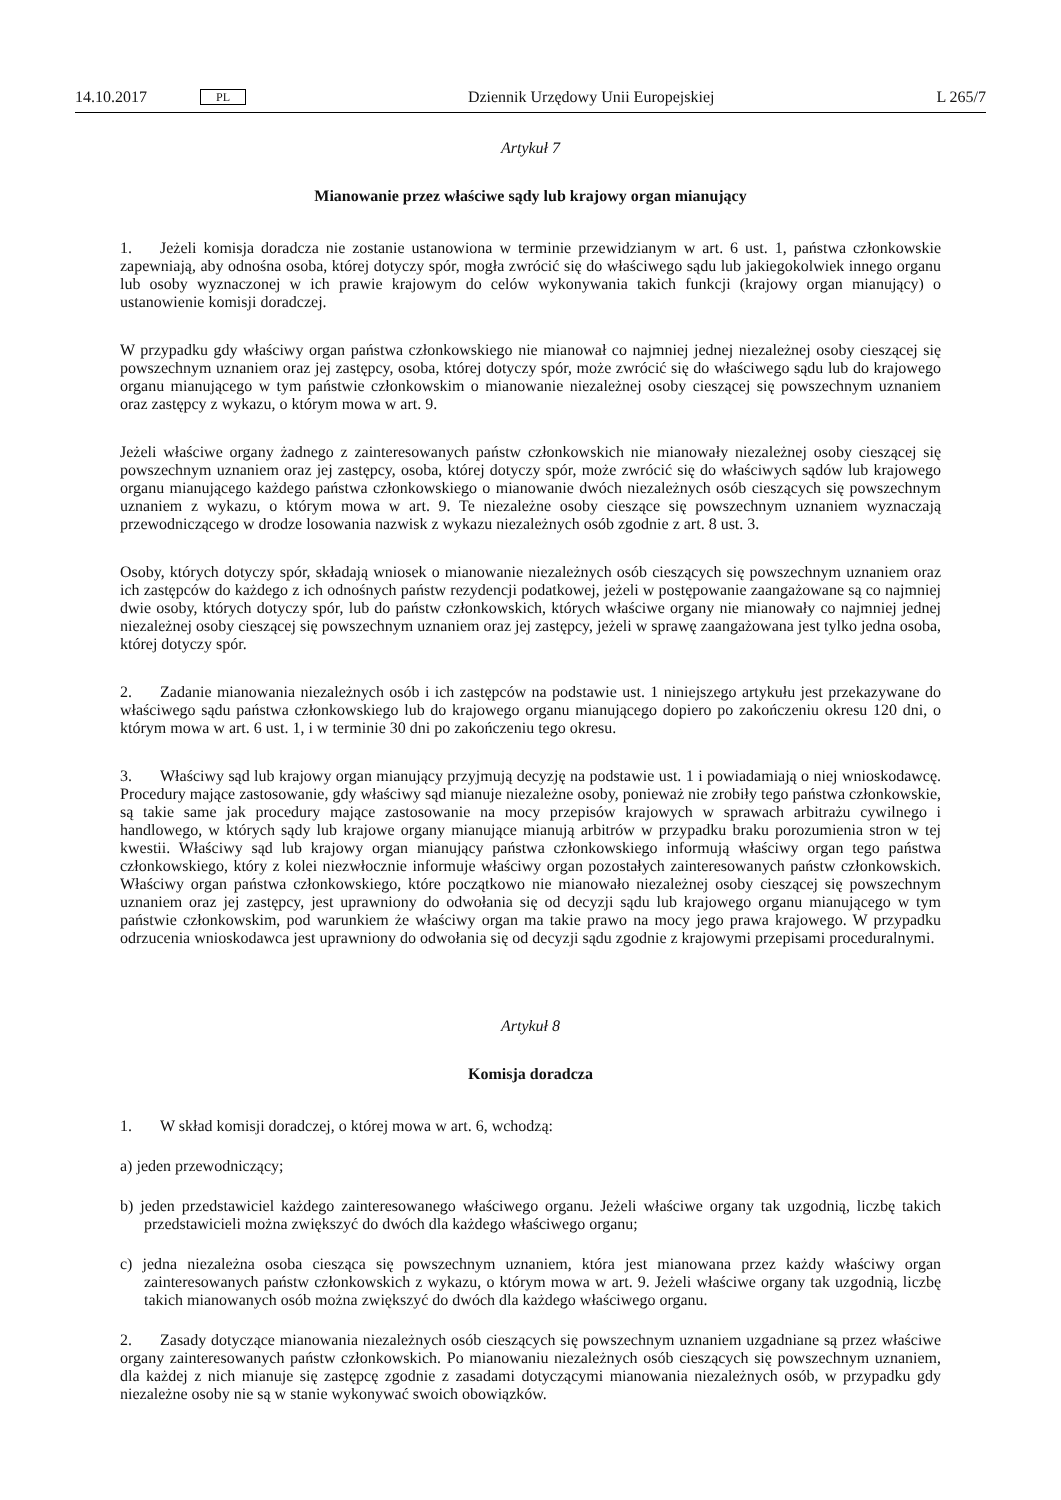14.10.2017 PL Dziennik Urzędowy Unii Europejskiej L 265/7
Artykuł 7
Mianowanie przez właściwe sądy lub krajowy organ mianujący
1. Jeżeli komisja doradcza nie zostanie ustanowiona w terminie przewidzianym w art. 6 ust. 1, państwa członkowskie zapewniają, aby odnośna osoba, której dotyczy spór, mogła zwrócić się do właściwego sądu lub jakiego­kolwiek innego organu lub osoby wyznaczonej w ich prawie krajowym do celów wykonywania takich funkcji (krajowy organ mianujący) o ustanowienie komisji doradczej.
W przypadku gdy właściwy organ państwa członkowskiego nie mianował co najmniej jednej niezależnej osoby cieszącej się powszechnym uznaniem oraz jej zastępcy, osoba, której dotyczy spór, może zwrócić się do właściwego sądu lub do krajowego organu mianującego w tym państwie członkowskim o mianowanie niezależnej osoby cieszącej się powszechnym uznaniem oraz zastępcy z wykazu, o którym mowa w art. 9.
Jeżeli właściwe organy żadnego z zainteresowanych państw członkowskich nie mianowały niezależnej osoby cieszącej się powszechnym uznaniem oraz jej zastępcy, osoba, której dotyczy spór, może zwrócić się do właściwych sądów lub krajowego organu mianującego każdego państwa członkowskiego o mianowanie dwóch niezależnych osób cieszących się powszechnym uznaniem z wykazu, o którym mowa w art. 9. Te niezależne osoby cieszące się powszechnym uznaniem wyznaczają przewodniczącego w drodze losowania nazwisk z wykazu niezależnych osób zgodnie z art. 8 ust. 3.
Osoby, których dotyczy spór, składają wniosek o mianowanie niezależnych osób cieszących się powszechnym uznaniem oraz ich zastępców do każdego z ich odnośnych państw rezydencji podatkowej, jeżeli w postępowanie zaangażowane są co najmniej dwie osoby, których dotyczy spór, lub do państw członkowskich, których właściwe organy nie mianowały co najmniej jednej niezależnej osoby cieszącej się powszechnym uznaniem oraz jej zastępcy, jeżeli w sprawę zaangażowana jest tylko jedna osoba, której dotyczy spór.
2. Zadanie mianowania niezależnych osób i ich zastępców na podstawie ust. 1 niniejszego artykułu jest przekazywane do właściwego sądu państwa członkowskiego lub do krajowego organu mianującego dopiero po zakończeniu okresu 120 dni, o którym mowa w art. 6 ust. 1, i w terminie 30 dni po zakończeniu tego okresu.
3. Właściwy sąd lub krajowy organ mianujący przyjmują decyzję na podstawie ust. 1 i powiadamiają o niej wnioskodawcę. Procedury mające zastosowanie, gdy właściwy sąd mianuje niezależne osoby, ponieważ nie zrobiły tego państwa członkowskie, są takie same jak procedury mające zastosowanie na mocy przepisów krajowych w sprawach arbitrażu cywilnego i handlowego, w których sądy lub krajowe organy mianujące mianują arbitrów w przypadku braku porozumienia stron w tej kwestii. Właściwy sąd lub krajowy organ mianujący państwa członkowskiego informują właściwy organ tego państwa członkowskiego, który z kolei niezwłocznie informuje właściwy organ pozostałych zainte­resowanych państw członkowskich. Właściwy organ państwa członkowskiego, które początkowo nie mianowało niezależnej osoby cieszącej się powszechnym uznaniem oraz jej zastępcy, jest uprawniony do odwołania się od decyzji sądu lub krajowego organu mianującego w tym państwie członkowskim, pod warunkiem że właściwy organ ma takie prawo na mocy jego prawa krajowego. W przypadku odrzucenia wnioskodawca jest uprawniony do odwołania się od decyzji sądu zgodnie z krajowymi przepisami proceduralnymi.
Artykuł 8
Komisja doradcza
1. W skład komisji doradczej, o której mowa w art. 6, wchodzą:
a) jeden przewodniczący;
b) jeden przedstawiciel każdego zainteresowanego właściwego organu. Jeżeli właściwe organy tak uzgodnią, liczbę takich przedstawicieli można zwiększyć do dwóch dla każdego właściwego organu;
c) jedna niezależna osoba ciesząca się powszechnym uznaniem, która jest mianowana przez każdy właściwy organ zainteresowanych państw członkowskich z wykazu, o którym mowa w art. 9. Jeżeli właściwe organy tak uzgodnią, liczbę takich mianowanych osób można zwiększyć do dwóch dla każdego właściwego organu.
2. Zasady dotyczące mianowania niezależnych osób cieszących się powszechnym uznaniem uzgadniane są przez właściwe organy zainteresowanych państw członkowskich. Po mianowaniu niezależnych osób cieszących się powszechnym uznaniem, dla każdej z nich mianuje się zastępcę zgodnie z zasadami dotyczącymi mianowania niezależnych osób, w przypadku gdy niezależne osoby nie są w stanie wykonywać swoich obowiązków.